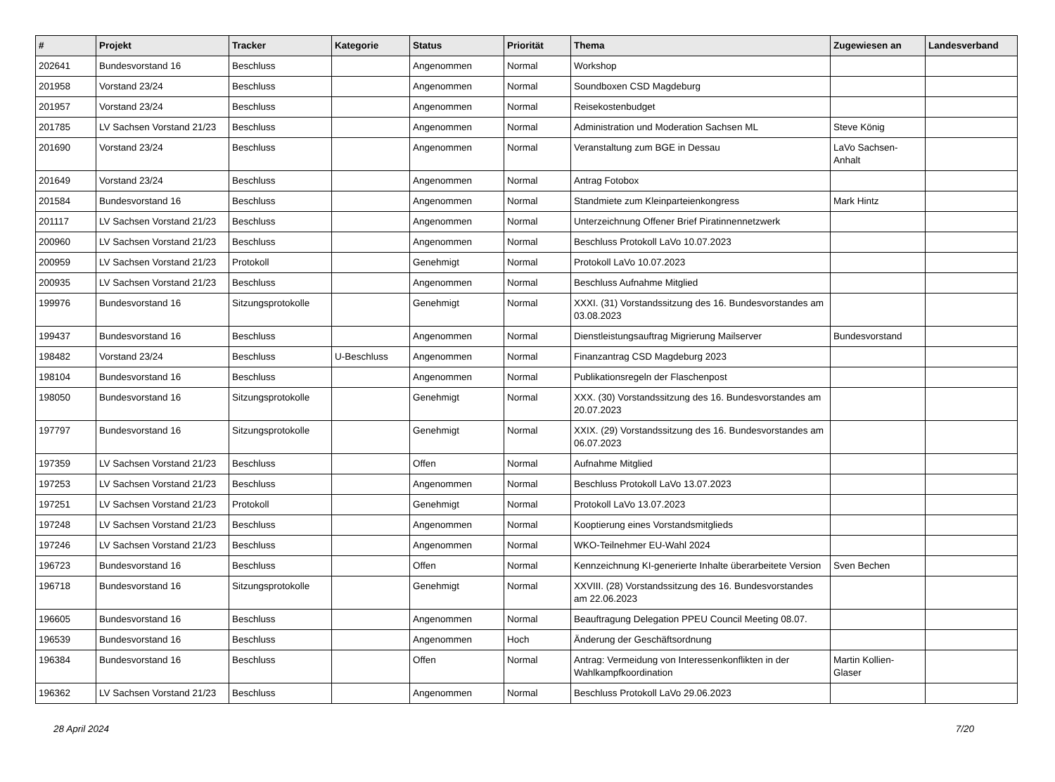| # | Projekt | Tracker | Kategorie | Status | Priorität | Thema | Zugewiesen an | Landesverband |
| --- | --- | --- | --- | --- | --- | --- | --- | --- |
| 202641 | Bundesvorstand 16 | Beschluss | | Angenommen | Normal | Workshop | | |
| 201958 | Vorstand 23/24 | Beschluss | | Angenommen | Normal | Soundboxen CSD Magdeburg | | |
| 201957 | Vorstand 23/24 | Beschluss | | Angenommen | Normal | Reisekostenbudget | | |
| 201785 | LV Sachsen Vorstand 21/23 | Beschluss | | Angenommen | Normal | Administration und Moderation Sachsen ML | Steve König | |
| 201690 | Vorstand 23/24 | Beschluss | | Angenommen | Normal | Veranstaltung zum BGE in Dessau | LaVo Sachsen-Anhalt | |
| 201649 | Vorstand 23/24 | Beschluss | | Angenommen | Normal | Antrag Fotobox | | |
| 201584 | Bundesvorstand 16 | Beschluss | | Angenommen | Normal | Standmiete zum Kleinparteienkongress | Mark Hintz | |
| 201117 | LV Sachsen Vorstand 21/23 | Beschluss | | Angenommen | Normal | Unterzeichnung Offener Brief Piratinnennetzwerk | | |
| 200960 | LV Sachsen Vorstand 21/23 | Beschluss | | Angenommen | Normal | Beschluss Protokoll LaVo 10.07.2023 | | |
| 200959 | LV Sachsen Vorstand 21/23 | Protokoll | | Genehmigt | Normal | Protokoll LaVo 10.07.2023 | | |
| 200935 | LV Sachsen Vorstand 21/23 | Beschluss | | Angenommen | Normal | Beschluss Aufnahme Mitglied | | |
| 199976 | Bundesvorstand 16 | Sitzungsprotokolle | | Genehmigt | Normal | XXXI. (31) Vorstandssitzung des 16. Bundesvorstandes am 03.08.2023 | | |
| 199437 | Bundesvorstand 16 | Beschluss | | Angenommen | Normal | Dienstleistungsauftrag Migrierung Mailserver | Bundesvorstand | |
| 198482 | Vorstand 23/24 | Beschluss | U-Beschluss | Angenommen | Normal | Finanzantrag CSD Magdeburg 2023 | | |
| 198104 | Bundesvorstand 16 | Beschluss | | Angenommen | Normal | Publikationsregeln der Flaschenpost | | |
| 198050 | Bundesvorstand 16 | Sitzungsprotokolle | | Genehmigt | Normal | XXX. (30) Vorstandssitzung des 16. Bundesvorstandes am 20.07.2023 | | |
| 197797 | Bundesvorstand 16 | Sitzungsprotokolle | | Genehmigt | Normal | XXIX. (29) Vorstandssitzung des 16. Bundesvorstandes am 06.07.2023 | | |
| 197359 | LV Sachsen Vorstand 21/23 | Beschluss | | Offen | Normal | Aufnahme Mitglied | | |
| 197253 | LV Sachsen Vorstand 21/23 | Beschluss | | Angenommen | Normal | Beschluss Protokoll LaVo 13.07.2023 | | |
| 197251 | LV Sachsen Vorstand 21/23 | Protokoll | | Genehmigt | Normal | Protokoll LaVo 13.07.2023 | | |
| 197248 | LV Sachsen Vorstand 21/23 | Beschluss | | Angenommen | Normal | Kooptierung eines Vorstandsmitglieds | | |
| 197246 | LV Sachsen Vorstand 21/23 | Beschluss | | Angenommen | Normal | WKO-Teilnehmer EU-Wahl 2024 | | |
| 196723 | Bundesvorstand 16 | Beschluss | | Offen | Normal | Kennzeichnung KI-generierte Inhalte überarbeitete Version | Sven Bechen | |
| 196718 | Bundesvorstand 16 | Sitzungsprotokolle | | Genehmigt | Normal | XXVIII. (28) Vorstandssitzung des 16. Bundesvorstandes am 22.06.2023 | | |
| 196605 | Bundesvorstand 16 | Beschluss | | Angenommen | Normal | Beauftragung Delegation PPEU Council Meeting 08.07. | | |
| 196539 | Bundesvorstand 16 | Beschluss | | Angenommen | Hoch | Änderung der Geschäftsordnung | | |
| 196384 | Bundesvorstand 16 | Beschluss | | Offen | Normal | Antrag: Vermeidung von Interessenkonflikten in der Wahlkampfkoordination | Martin Kollien-Glaser | |
| 196362 | LV Sachsen Vorstand 21/23 | Beschluss | | Angenommen | Normal | Beschluss Protokoll LaVo 29.06.2023 | | |
28 April 2024 7/20